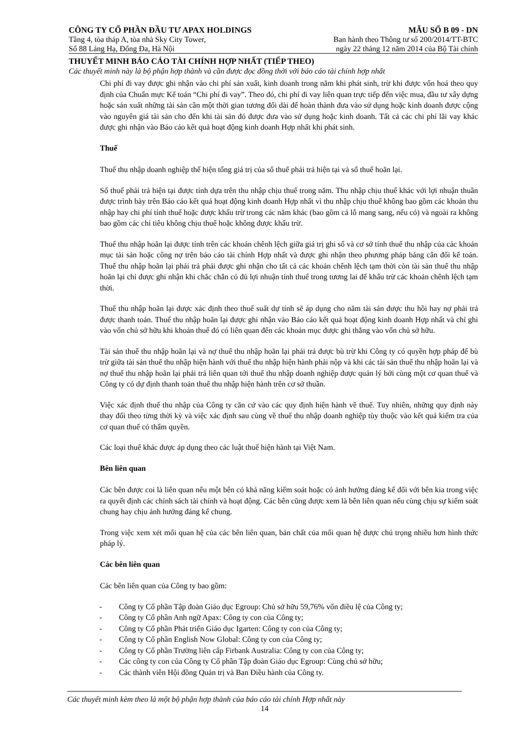CÔNG TY CỔ PHẦN ĐẦU TƯ APAX HOLDINGS MẪU SỐ B 09 - DN
Tầng 4, tòa tháp A, tòa nhà Sky City Tower, Ban hành theo Thông tư số 200/2014/TT-BTC
Số 88 Láng Hạ, Đống Đa, Hà Nội ngày 22 tháng 12 năm 2014 của Bộ Tài chính
THUYẾT MINH BÁO CÁO TÀI CHÍNH HỢP NHẤT (TIẾP THEO)
Các thuyết minh này là bộ phận hợp thành và cần được đọc đồng thời với báo cáo tài chính hợp nhất
Chi phí đi vay được ghi nhận vào chi phí sản xuất, kinh doanh trong năm khi phát sinh, trừ khi được vốn hoá theo quy định của Chuẩn mực Kế toán “Chi phí đi vay”. Theo đó, chi phí đi vay liên quan trực tiếp đến việc mua, đầu tư xây dựng hoặc sản xuất những tài sản cần một thời gian tương đối dài để hoàn thành đưa vào sử dụng hoặc kinh doanh được cộng vào nguyên giá tài sản cho đến khi tài sản đó được đưa vào sử dụng hoặc kinh doanh. Tất cả các chi phí lãi vay khác được ghi nhận vào Báo cáo kết quả hoạt động kinh doanh Hợp nhất khi phát sinh.
Thuế
Thuế thu nhập doanh nghiệp thể hiện tổng giá trị của số thuế phải trả hiện tại và số thuế hoãn lại.
Số thuế phải trả hiện tại được tính dựa trên thu nhập chịu thuế trong năm. Thu nhập chịu thuế khác với lợi nhuận thuần được trình bày trên Báo cáo kết quả hoạt động kinh doanh Hợp nhất vì thu nhập chịu thuế không bao gồm các khoản thu nhập hay chi phí tính thuế hoặc được khấu trừ trong các năm khác (bao gồm cả lỗ mang sang, nếu có) và ngoài ra không bao gồm các chỉ tiêu không chịu thuế hoặc không được khấu trừ.
Thuế thu nhập hoãn lại được tính trên các khoản chênh lệch giữa giá trị ghi sổ và cơ sở tính thuế thu nhập của các khoản mục tài sản hoặc công nợ trên báo cáo tài chính Hợp nhất và được ghi nhận theo phương pháp bảng cân đối kế toán. Thuế thu nhập hoãn lại phải trả phải được ghi nhận cho tất cả các khoản chênh lệch tạm thời còn tài sản thuế thu nhập hoãn lại chỉ được ghi nhận khi chắc chắn có đủ lợi nhuận tính thuế trong tương lai để khấu trừ các khoản chênh lệch tạm thời.
Thuế thu nhập hoãn lại được xác định theo thuế suất dự tính sẽ áp dụng cho năm tài sản được thu hồi hay nợ phải trả được thanh toán. Thuế thu nhập hoãn lại được ghi nhận vào Báo cáo kết quả hoạt động kinh doanh Hợp nhất và chỉ ghi vào vốn chủ sở hữu khi khoản thuế đó có liên quan đến các khoản mục được ghi thẳng vào vốn chủ sở hữu.
Tài sản thuế thu nhập hoãn lại và nợ thuế thu nhập hoãn lại phải trả được bù trừ khi Công ty có quyền hợp pháp để bù trừ giữa tài sản thuế thu nhập hiện hành với thuế thu nhập hiện hành phải nộp và khi các tài sản thuế thu nhập hoãn lại và nợ thuế thu nhập hoãn lại phải trả liên quan tới thuế thu nhập doanh nghiệp được quản lý bởi cùng một cơ quan thuế và Công ty có dự định thanh toán thuế thu nhập hiện hành trên cơ sở thuần.
Việc xác định thuế thu nhập của Công ty căn cứ vào các quy định hiện hành về thuế. Tuy nhiên, những quy định này thay đổi theo từng thời kỳ và việc xác định sau cùng về thuế thu nhập doanh nghiệp tùy thuộc vào kết quả kiểm tra của cơ quan thuế có thẩm quyền.
Các loại thuế khác được áp dụng theo các luật thuế hiện hành tại Việt Nam.
Bên liên quan
Các bên được coi là liên quan nếu một bên có khả năng kiểm soát hoặc có ảnh hưởng đáng kể đối với bên kia trong việc ra quyết định các chính sách tài chính và hoạt động. Các bên cũng được xem là bên liên quan nếu cùng chịu sự kiểm soát chung hay chịu ảnh hưởng đáng kể chung.
Trong việc xem xét mối quan hệ của các bên liên quan, bản chất của mối quan hệ được chú trọng nhiều hơn hình thức pháp lý.
Các bên liên quan
Các bên liên quan của Công ty bao gồm:
- Công ty Cổ phần Tập đoàn Giáo dục Egroup: Chủ sở hữu 59,76% vốn điều lệ của Công ty;
- Công ty Cổ phần Anh ngữ Apax: Công ty con của Công ty;
- Công ty Cổ phần Phát triển Giáo dục Igarten: Công ty con của Công ty;
- Công ty Cổ phần English Now Global: Công ty con của Công ty;
- Công ty Cổ phần Trường liên cấp Firbank Australia: Công ty con của Công ty;
- Các công ty con của Công ty Cổ phần Tập đoàn Giáo dục Egroup: Cùng chủ sở hữu;
- Các thành viên Hội đồng Quản trị và Ban Điều hành của Công ty.
Các thuyết minh kèm theo là một bộ phận hợp thành của báo cáo tài chính Hợp nhất này
14